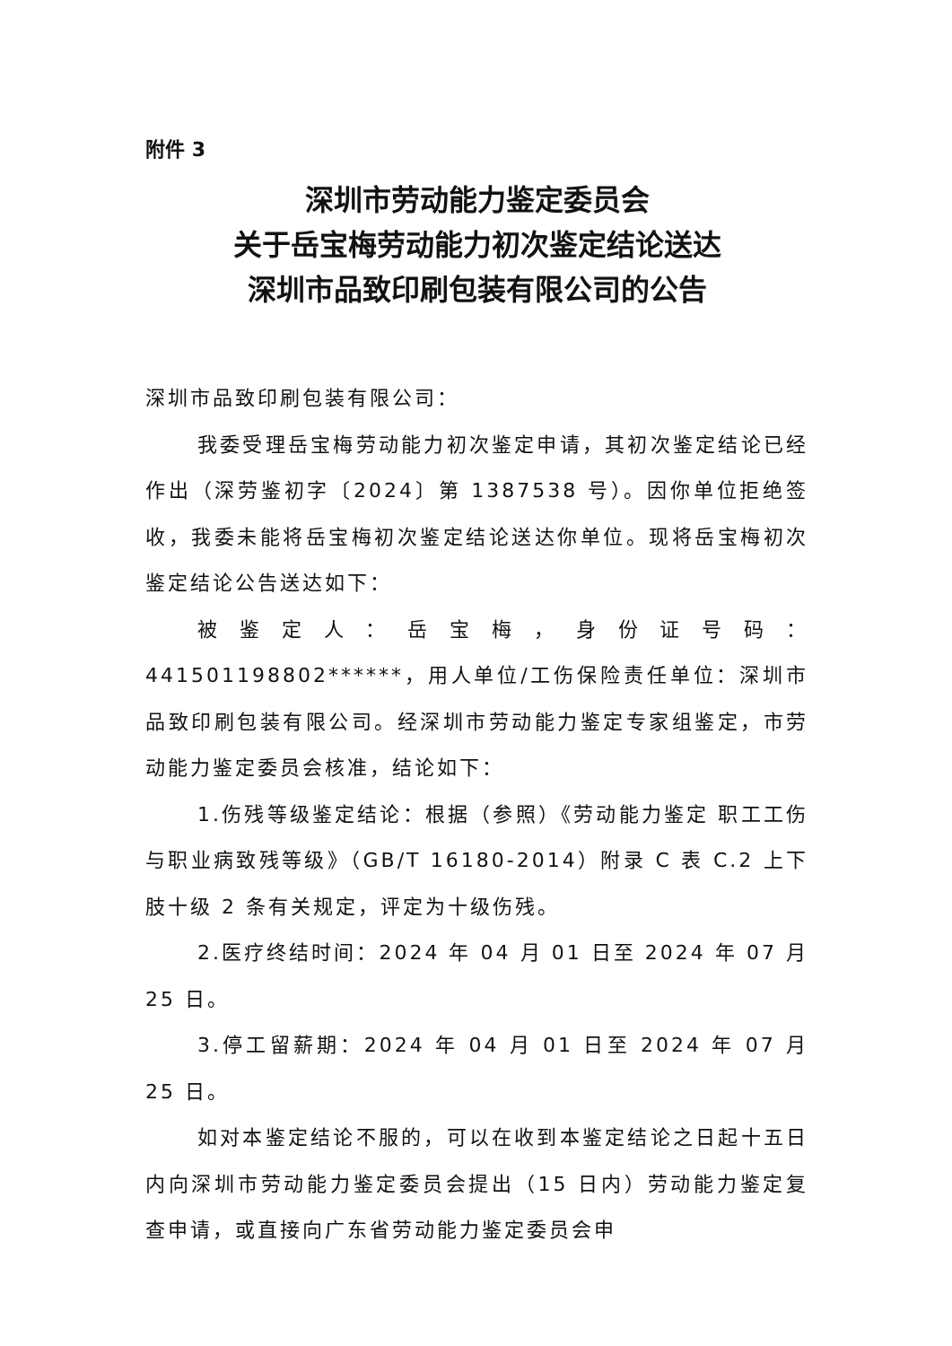附件 3
深圳市劳动能力鉴定委员会
关于岳宝梅劳动能力初次鉴定结论送达
深圳市品致印刷包装有限公司的公告
深圳市品致印刷包装有限公司：
我委受理岳宝梅劳动能力初次鉴定申请，其初次鉴定结论已经作出（深劳鉴初字〔2024〕第 1387538 号）。因你单位拒绝签收，我委未能将岳宝梅初次鉴定结论送达你单位。现将岳宝梅初次鉴定结论公告送达如下：
被鉴定人：岳宝梅，身份证号码：441501198802******，用人单位/工伤保险责任单位：深圳市品致印刷包装有限公司。经深圳市劳动能力鉴定专家组鉴定，市劳动能力鉴定委员会核准，结论如下：
1.伤残等级鉴定结论：根据（参照）《劳动能力鉴定 职工工伤与职业病致残等级》（GB/T 16180-2014）附录 C 表 C.2 上下肢十级 2 条有关规定，评定为十级伤残。
2.医疗终结时间：2024 年 04 月 01 日至 2024 年 07 月 25 日。
3.停工留薪期：2024 年 04 月 01 日至 2024 年 07 月 25 日。
如对本鉴定结论不服的，可以在收到本鉴定结论之日起十五日内向深圳市劳动能力鉴定委员会提出（15 日内）劳动能力鉴定复查申请，或直接向广东省劳动能力鉴定委员会申